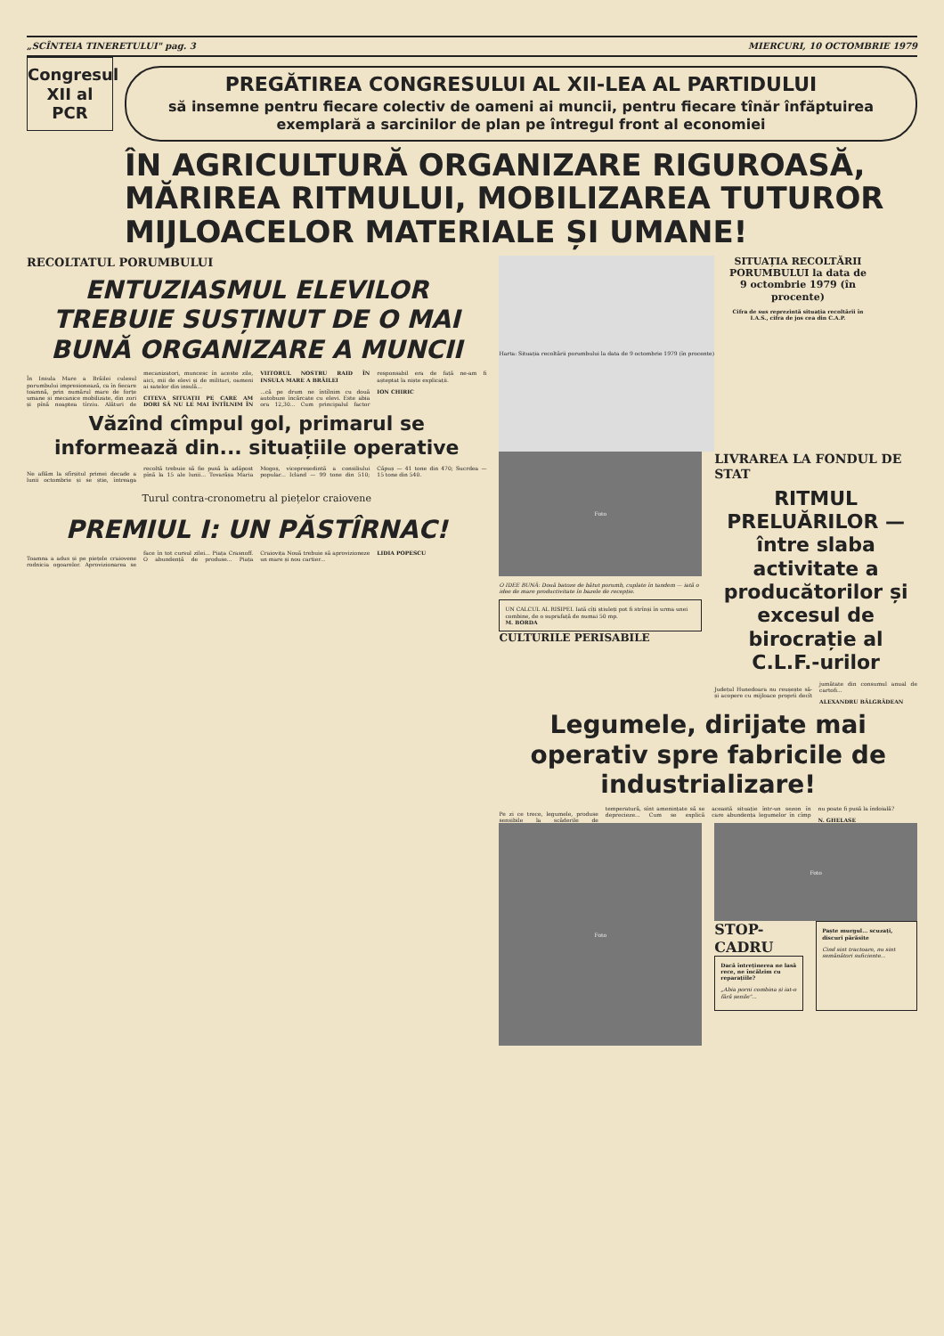„SCÎNTEIA TINERETULUI" pag. 3 MIERCURI, 10 OCTOMBRIE 1979
Congresul XII al PCR
PREGĂTIREA CONGRESULUI AL XII-LEA AL PARTIDULUI
să insemne pentru fiecare colectiv de oameni ai muncii, pentru fiecare tînăr înfăptuirea exemplară a sarcinilor de plan pe întregul front al economiei
ÎN AGRICULTURĂ ORGANIZARE RIGUROASĂ, MĂRIREA RITMULUI, MOBILIZAREA TUTUROR MIJLOACELOR MATERIALE ȘI UMANE!
RECOLTATUL PORUMBULUI
ENTUZIASMUL ELEVILOR TREBUIE SUSȚINUT DE O MAI BUNĂ ORGANIZARE A MUNCII
În Insula Mare a Brăilei culesul porumbului impresionează, ca în fiecare toamnă, prin numărul mare de forțe umane și mecanice mobilizate, din zori și pînă noaptea tîrziu. Alături de mecanizatori, muncesc în aceste zile, aici, mii de elevi și de militari, oameni ai satelor din insulă...
CITEVA SITUAȚII PE CARE AM DORI SĂ NU LE MAI ÎNTÎLNIM ÎN VIITORUL NOSTRU RAID ÎN INSULA MARE A BRĂILEI
...că pe drum ne întîlnim cu două autobuze încărcate cu elevi. Este abia ora 12,30... Cum principalul factor responsabil era de față ne-am fi așteptat la niște explicații.
ION CHIRIC
Văzînd cîmpul gol, primarul se informează din... situațiile operative
Ne aflăm la sfîrșitul primei decade a lunii octombrie și se știe, întreaga recoltă trebuie să fie pusă la adăpost pînă la 15 ale lunii... Tovarășa Maria Mogoș, vicepreședintă a consiliului popular... Icland — 99 tone din 510; Căpuș — 41 tone din 470; Sucrdea — 15 tone din 540.
Turul contra-cronometru al piețelor craiovene
PREMIUL I: UN PĂSTÎRNAC!
Toamna a adus și pe piețele craiovene rodnicia ogoarelor. Aprovizionarea se face în tot cursul zilei... Piața Crasnoff. O abundență de produse... Piața Craiovița Nouă trebuie să aprovizioneze un mare și nou cartier...
LIDIA POPESCU
Harta: Situația recoltării porumbului la data de 9 octombrie 1979 (în procente)
SITUAȚIA RECOLTĂRII PORUMBULUI la data de 9 octombrie 1979 (în procente)
Cifra de sus reprezintă situația recoltării în I.A.S., cifra de jos cea din C.A.P.
Foto
O IDEE BUNĂ: Două batoze de bătut porumb, cuplate în tandem — iată o idee de mare productivitate în bazele de recepție.
UN CALCUL AL RISIPEI. Iată cîți știuleți pot fi strînși în urma unei combine, de o suprafață de numai 50 mp.
M. BORDA
CULTURILE PERISABILE
LIVRAREA LA FONDUL DE STAT
RITMUL PRELUĂRILOR — între slaba activitate a producătorilor și excesul de birocrație al C.L.F.-urilor
Județul Hunedoara nu reușește să-și acopere cu mijloace proprii decît jumătate din consumul anual de cartofi...
ALEXANDRU BĂLGRĂDEAN
Legumele, dirijate mai operativ spre fabricile de industrializare!
Pe zi ce trece, legumele, produse sensibile la scăderile de temperatură, sînt amenințate să se deprecieze... Cum se explică această situație într-un sezon în care abundența legumelor în cîmp nu poate fi pusă la îndoială?
N. GHELASE
Foto
Foto
STOP-CADRU
Dacă întreținerea ne lasă rece, ne încălzim cu reparațiile?
„Abia porni combina și iat-o fără șenile"...
Paște murgul... scuzați, discuri părăsite
Cind sint tractoare, nu sint semănători suficiente...